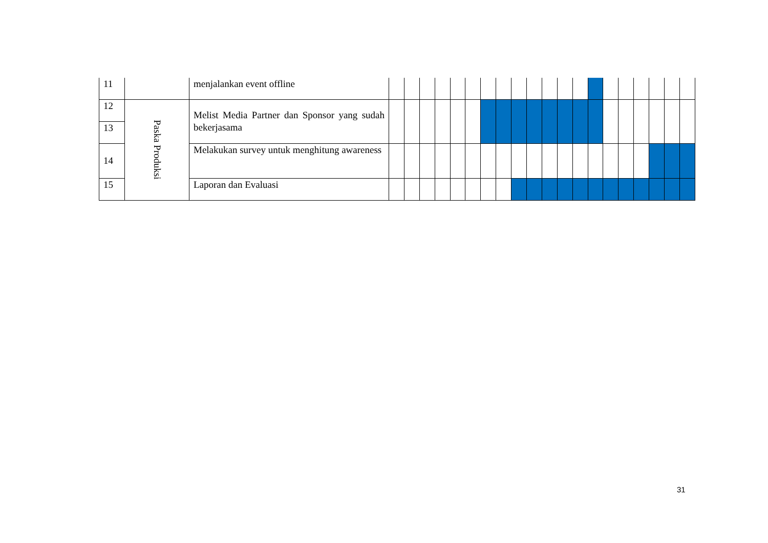| 11 | | menjalankan event offline | | | | | | | | | | | | | | | | | | | | |
| 12 | Paska Produksi | Melist Media Partner dan Sponsor yang sudah bekerjasama | | | | | | | | | | | | | | | | | | | | |
| 13 | | | | | | | | | | | | | | | | | | | | | | |
| 14 | | Melakukan survey untuk menghitung awareness | | | | | | | | | | | | | | | | | | | | |
| 15 | | Laporan dan Evaluasi | | | | | | | | | | | | | | | | | | | | |
31